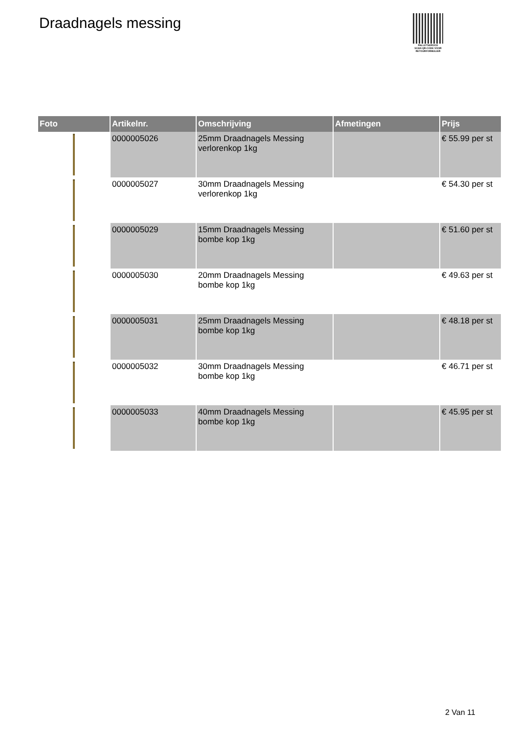Draadnagels messing
PALLETSERVICE
SCAN QR-CODE VOOR RETOURFORMULIER
| Foto | Artikelnr. | Omschrijving | Afmetingen | Prijs |
| --- | --- | --- | --- | --- |
| | 0000005026 | 25mm Draadnagels Messing verlorenkop 1kg | | € 55.99 per st |
| | 0000005027 | 30mm Draadnagels Messing verlorenkop 1kg | | € 54.30 per st |
| | 0000005029 | 15mm Draadnagels Messing bombe kop 1kg | | € 51.60 per st |
| | 0000005030 | 20mm Draadnagels Messing bombe kop 1kg | | € 49.63 per st |
| | 0000005031 | 25mm Draadnagels Messing bombe kop 1kg | | € 48.18 per st |
| | 0000005032 | 30mm Draadnagels Messing bombe kop 1kg | | € 46.71 per st |
| | 0000005033 | 40mm Draadnagels Messing bombe kop 1kg | | € 45.95 per st |
2 Van 11